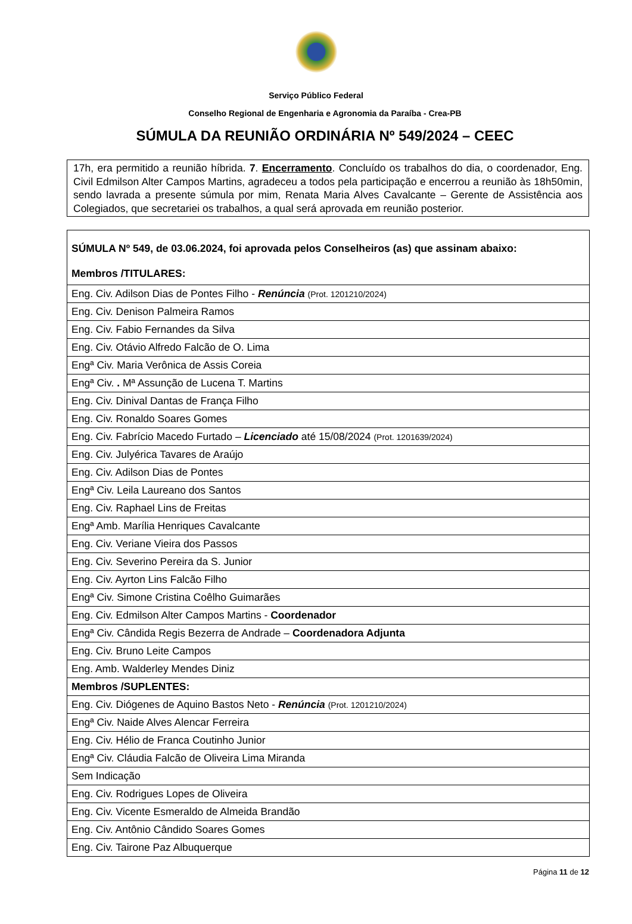Serviço Público Federal
Conselho Regional de Engenharia e Agronomia da Paraíba - Crea-PB
SÚMULA DA REUNIÃO ORDINÁRIA Nº 549/2024 – CEEC
17h, era permitido a reunião híbrida. 7. Encerramento. Concluído os trabalhos do dia, o coordenador, Eng. Civil Edmilson Alter Campos Martins, agradeceu a todos pela participação e encerrou a reunião às 18h50min, sendo lavrada a presente súmula por mim, Renata Maria Alves Cavalcante – Gerente de Assistência aos Colegiados, que secretariei os trabalhos, a qual será aprovada em reunião posterior.
| SÚMULA Nº 549, de 03.06.2024, foi aprovada pelos Conselheiros (as) que assinam abaixo: Membros /TITULARES: |
| Eng. Civ. Adilson Dias de Pontes Filho - Renúncia (Prot. 1201210/2024) |
| Eng. Civ. Denison Palmeira Ramos |
| Eng. Civ. Fabio Fernandes da Silva |
| Eng. Civ. Otávio Alfredo Falcão de O. Lima |
| Engª Civ. Maria Verônica de Assis Coreia |
| Engª Civ. . Mª Assunção de Lucena T. Martins |
| Eng. Civ. Dinival Dantas de França Filho |
| Eng. Civ. Ronaldo Soares Gomes |
| Eng. Civ. Fabrício Macedo Furtado – Licenciado até 15/08/2024 (Prot. 1201639/2024) |
| Eng. Civ. Julyérica Tavares de Araújo |
| Eng. Civ. Adilson Dias de Pontes |
| Engª Civ. Leila Laureano dos Santos |
| Eng. Civ. Raphael Lins de Freitas |
| Engª Amb. Marília Henriques Cavalcante |
| Eng. Civ. Veriane Vieira dos Passos |
| Eng. Civ. Severino Pereira da S. Junior |
| Eng. Civ. Ayrton Lins Falcão Filho |
| Engª Civ. Simone Cristina Coêlho Guimarães |
| Eng. Civ. Edmilson Alter Campos Martins - Coordenador |
| Engª Civ. Cândida Regis Bezerra de Andrade – Coordenadora Adjunta |
| Eng. Civ. Bruno Leite Campos |
| Eng. Amb. Walderley Mendes Diniz |
| Membros /SUPLENTES: |
| Eng. Civ. Diógenes de Aquino Bastos Neto - Renúncia (Prot. 1201210/2024) |
| Engª Civ. Naide Alves Alencar Ferreira |
| Eng. Civ. Hélio de Franca Coutinho Junior |
| Engª Civ. Cláudia Falcão de Oliveira Lima Miranda |
| Sem Indicação |
| Eng. Civ. Rodrigues Lopes de Oliveira |
| Eng. Civ. Vicente Esmeraldo de Almeida Brandão |
| Eng. Civ. Antônio Cândido Soares Gomes |
| Eng. Civ. Tairone Paz Albuquerque |
Página 11 de 12